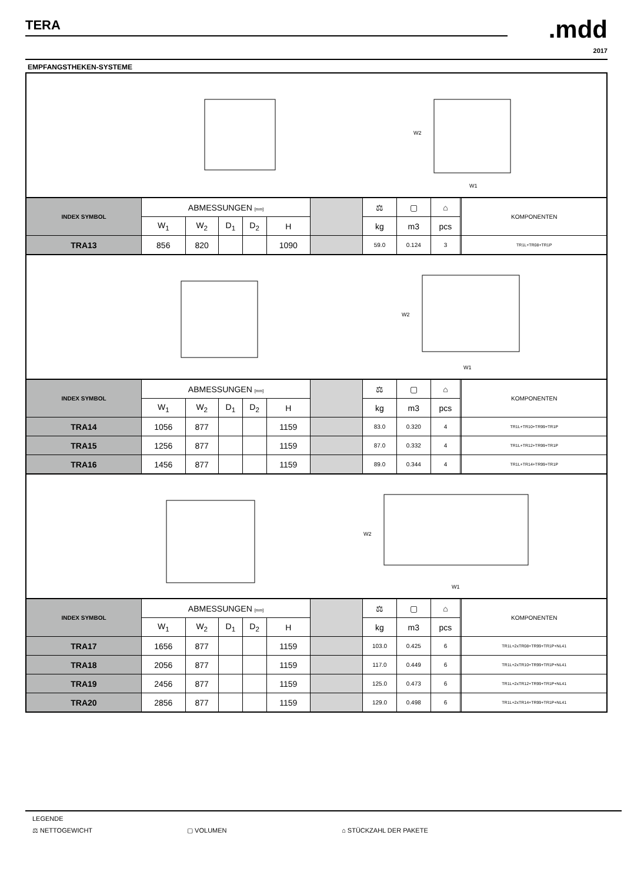TERA
.mdd
2017
EMPFANGSTHEKEN-SYSTEME
| W2 W1 | | | | | | | | | | | |
| INDEX SYMBOL | ABMESSUNGEN [mm] | | | | | | ⚖ | ▢ | ⌂ | | KOMPONENTEN |
| | W<sub>1</sub> | W<sub>2</sub> | D<sub>1</sub> | D<sub>2</sub> | H | | kg | m3 | pcs | | |
| TRA13 | 856 | 820 | | | 1090 | | 59.0 | 0.124 | 3 | | TR1L+TR08+TR1P |
| W2 W1 | | | | | | | | | | | |
| INDEX SYMBOL | ABMESSUNGEN [mm] | | | | | | ⚖ | ▢ | ⌂ | | KOMPONENTEN |
| | W<sub>1</sub> | W<sub>2</sub> | D<sub>1</sub> | D<sub>2</sub> | H | | kg | m3 | pcs | | |
| TRA14 | 1056 | 877 | | | 1159 | | 83.0 | 0.320 | 4 | | TR1L+TR10+TR99+TR1P |
| TRA15 | 1256 | 877 | | | 1159 | | 87.0 | 0.332 | 4 | | TR1L+TR12+TR99+TR1P |
| TRA16 | 1456 | 877 | | | 1159 | | 89.0 | 0.344 | 4 | | TR1L+TR14+TR99+TR1P |
| W2 W1 | | | | | | | | | | | |
| INDEX SYMBOL | ABMESSUNGEN [mm] | | | | | | ⚖ | ▢ | ⌂ | | KOMPONENTEN |
| | W<sub>1</sub> | W<sub>2</sub> | D<sub>1</sub> | D<sub>2</sub> | H | | kg | m3 | pcs | | |
| TRA17 | 1656 | 877 | | | 1159 | | 103.0 | 0.425 | 6 | | TR1L+2xTR08+TR99+TR1P+NL41 |
| TRA18 | 2056 | 877 | | | 1159 | | 117.0 | 0.449 | 6 | | TR1L+2xTR10+TR99+TR1P+NL41 |
| TRA19 | 2456 | 877 | | | 1159 | | 125.0 | 0.473 | 6 | | TR1L+2xTR12+TR99+TR1P+NL41 |
| TRA20 | 2856 | 877 | | | 1159 | | 129.0 | 0.498 | 6 | | TR1L+2xTR14+TR99+TR1P+NL41 |
LEGENDE
⚖ NETTOGEWICHT ▢ VOLUMEN ⌂ STÜCKZAHL DER PAKETE